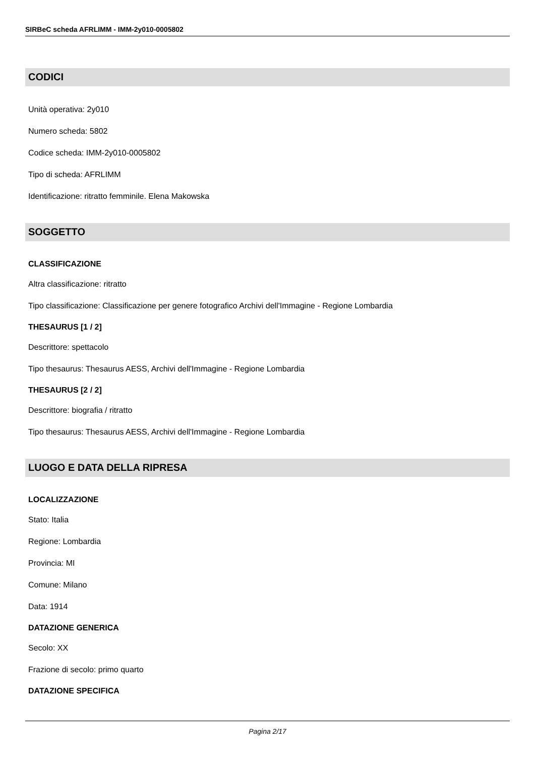SIRBeC scheda AFRLIMM - IMM-2y010-0005802
CODICI
Unità operativa: 2y010
Numero scheda: 5802
Codice scheda: IMM-2y010-0005802
Tipo di scheda: AFRLIMM
Identificazione: ritratto femminile. Elena Makowska
SOGGETTO
CLASSIFICAZIONE
Altra classificazione: ritratto
Tipo classificazione: Classificazione per genere fotografico Archivi dell'Immagine - Regione Lombardia
THESAURUS [1 / 2]
Descrittore: spettacolo
Tipo thesaurus: Thesaurus AESS, Archivi dell'Immagine - Regione Lombardia
THESAURUS [2 / 2]
Descrittore: biografia / ritratto
Tipo thesaurus: Thesaurus AESS, Archivi dell'Immagine - Regione Lombardia
LUOGO E DATA DELLA RIPRESA
LOCALIZZAZIONE
Stato: Italia
Regione: Lombardia
Provincia: MI
Comune: Milano
Data: 1914
DATAZIONE GENERICA
Secolo: XX
Frazione di secolo: primo quarto
DATAZIONE SPECIFICA
Pagina 2/17